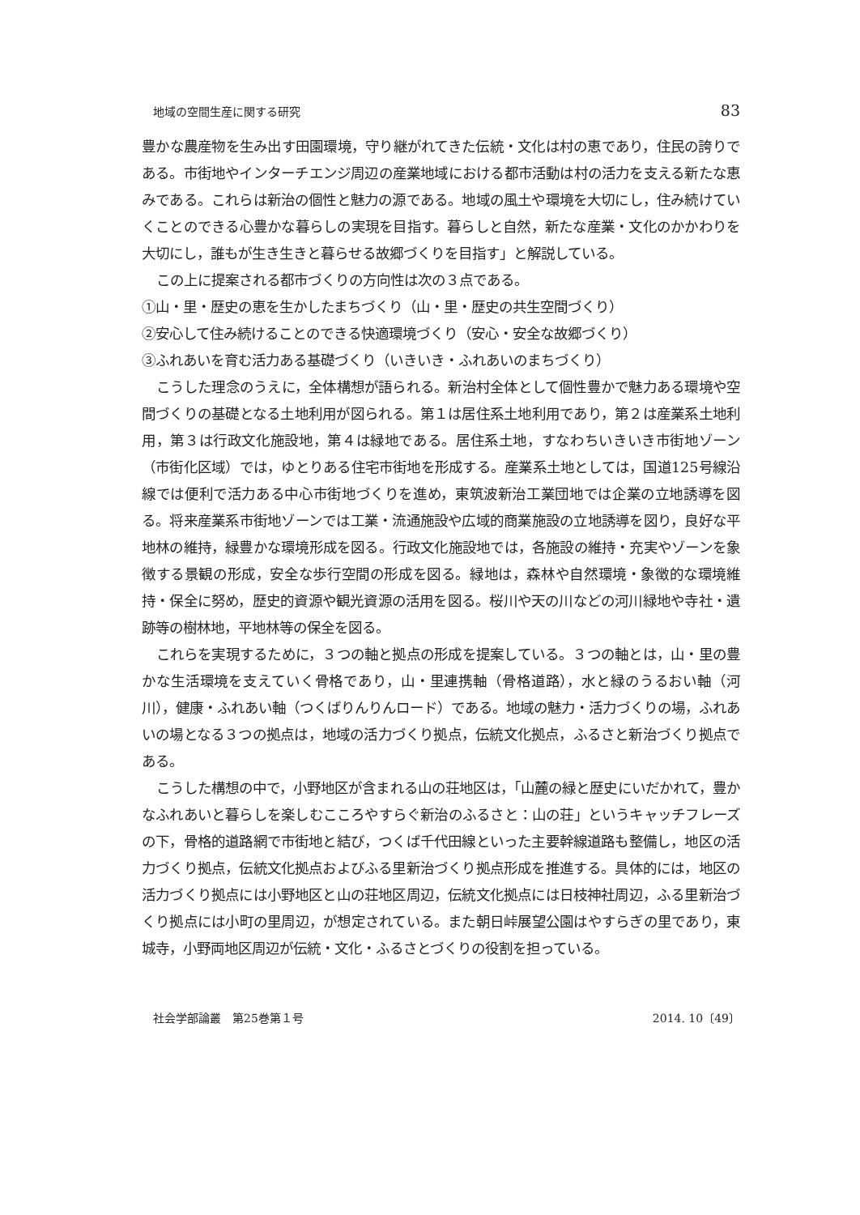地域の空間生産に関する研究 83
豊かな農産物を生み出す田園環境，守り継がれてきた伝統・文化は村の恵であり，住民の誇りである。市街地やインターチエンジ周辺の産業地域における都市活動は村の活力を支える新たな恵みである。これらは新治の個性と魅力の源である。地域の風土や環境を大切にし，住み続けていくことのできる心豊かな暮らしの実現を目指す。暮らしと自然，新たな産業・文化のかかわりを大切にし，誰もが生き生きと暮らせる故郷づくりを目指す」と解説している。
この上に提案される都市づくりの方向性は次の３点である。
①山・里・歴史の恵を生かしたまちづくり（山・里・歴史の共生空間づくり）
②安心して住み続けることのできる快適環境づくり（安心・安全な故郷づくり）
③ふれあいを育む活力ある基礎づくり（いきいき・ふれあいのまちづくり）
こうした理念のうえに，全体構想が語られる。新治村全体として個性豊かで魅力ある環境や空間づくりの基礎となる土地利用が図られる。第１は居住系土地利用であり，第２は産業系土地利用，第３は行政文化施設地，第４は緑地である。居住系土地，すなわちいきいき市街地ゾーン（市街化区域）では，ゆとりある住宅市街地を形成する。産業系土地としては，国道125号線沿線では便利で活力ある中心市街地づくりを進め，東筑波新治工業団地では企業の立地誘導を図る。将来産業系市街地ゾーンでは工業・流通施設や広域的商業施設の立地誘導を図り，良好な平地林の維持，緑豊かな環境形成を図る。行政文化施設地では，各施設の維持・充実やゾーンを象徴する景観の形成，安全な歩行空間の形成を図る。緑地は，森林や自然環境・象徴的な環境維持・保全に努め，歴史的資源や観光資源の活用を図る。桜川や天の川などの河川緑地や寺社・遺跡等の樹林地，平地林等の保全を図る。
これらを実現するために，３つの軸と拠点の形成を提案している。３つの軸とは，山・里の豊かな生活環境を支えていく骨格であり，山・里連携軸（骨格道路），水と緑のうるおい軸（河川），健康・ふれあい軸（つくばりんりんロード）である。地域の魅力・活力づくりの場，ふれあいの場となる３つの拠点は，地域の活力づくり拠点，伝統文化拠点，ふるさと新治づくり拠点である。
こうした構想の中で，小野地区が含まれる山の荘地区は，「山麓の緑と歴史にいだかれて，豊かなふれあいと暮らしを楽しむこころやすらぐ新治のふるさと：山の荘」というキャッチフレーズの下，骨格的道路網で市街地と結び，つくば千代田線といった主要幹線道路も整備し，地区の活力づくり拠点，伝統文化拠点およびふる里新治づくり拠点形成を推進する。具体的には，地区の活力づくり拠点には小野地区と山の荘地区周辺，伝統文化拠点には日枝神社周辺，ふる里新治づくり拠点には小町の里周辺，が想定されている。また朝日峠展望公園はやすらぎの里であり，東城寺，小野両地区周辺が伝統・文化・ふるさとづくりの役割を担っている。
社会学部論叢　第25巻第１号 2014. 10〔49〕